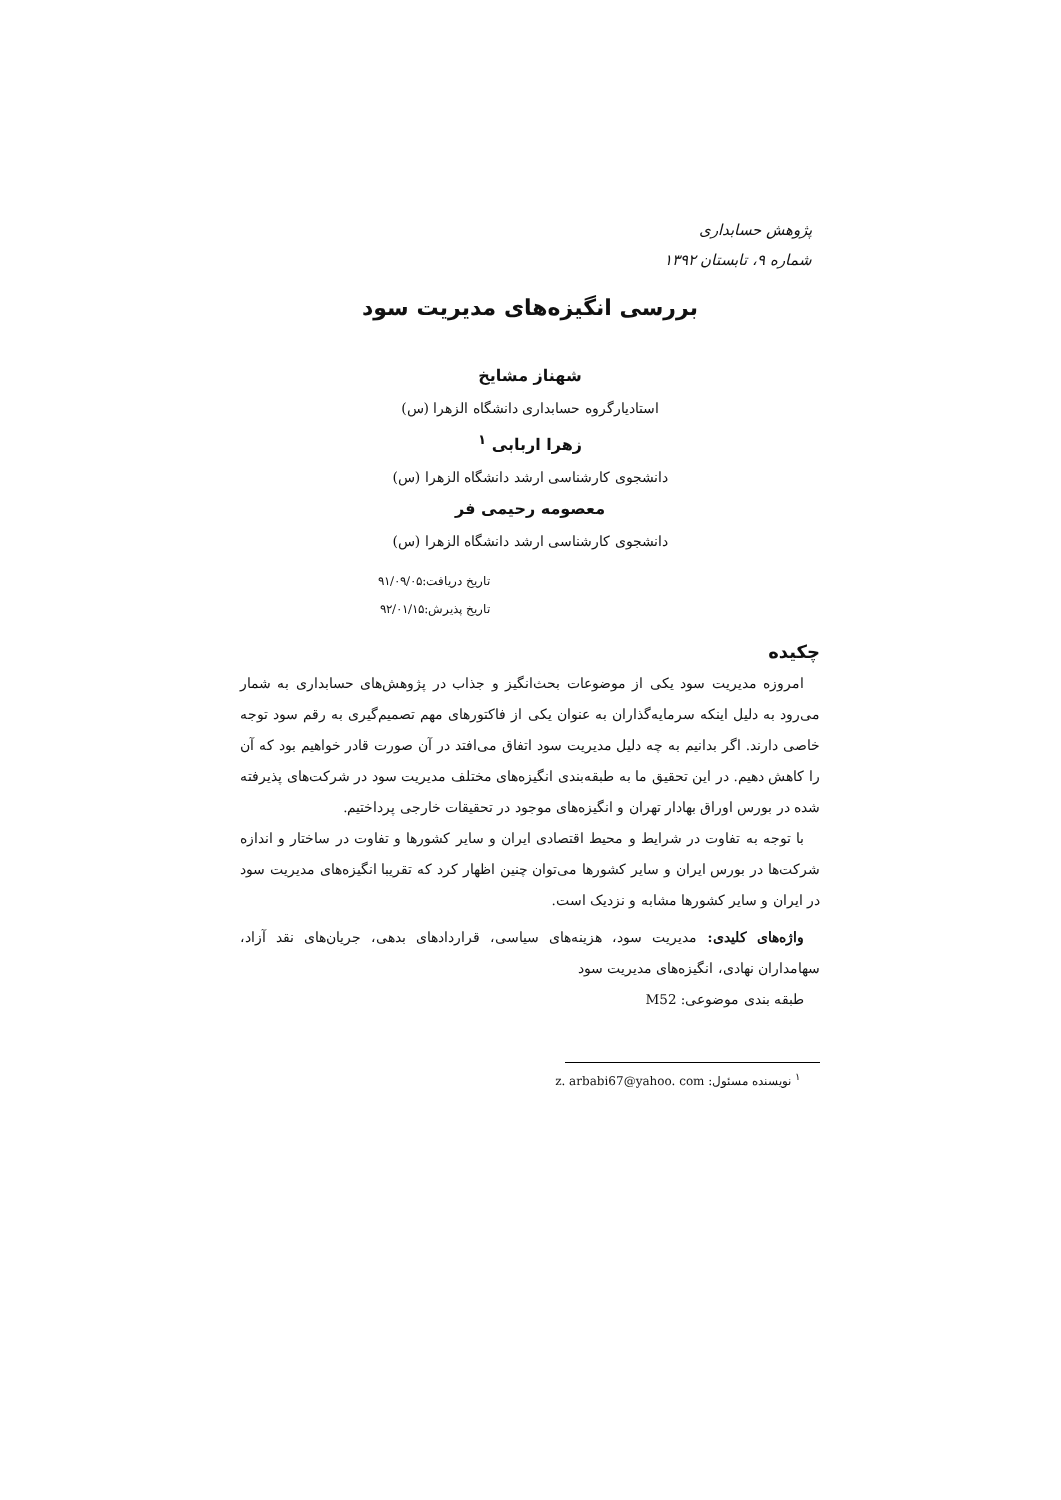پژوهش حسابداری
شماره ۹، تابستان ۱۳۹۲
بررسی انگیزه‌های مدیریت سود
شهناز مشایخ
استادیارگروه حسابداری دانشگاه الزهرا (س)
زهرا اربابی <sup>۱</sup>
دانشجوی کارشناسی ارشد دانشگاه الزهرا (س)
معصومه رحیمی فر
دانشجوی کارشناسی ارشد دانشگاه الزهرا (س)
تاریخ دریافت:۹۱/۰۹/۰۵
تاریخ پذیرش:۹۲/۰۱/۱۵
چکیده
امروزه مدیریت سود یکی از موضوعات بحث‌انگیز و جذاب در پژوهش‌های حسابداری به شمار می‌رود به دلیل اینکه سرمایه‌گذاران به عنوان یکی از فاکتورهای مهم تصمیم‌گیری به رقم سود توجه خاصی دارند. اگر بدانیم به چه دلیل مدیریت سود اتفاق می‌افتد در آن صورت قادر خواهیم بود که آن را کاهش دهیم. در این تحقیق ما به طبقه‌بندی انگیزه‌های مختلف مدیریت سود در شرکت‌های پذیرفته شده در بورس اوراق بهادار تهران و انگیزه‌های موجود در تحقیقات خارجی پرداختیم.
با توجه به تفاوت در شرایط و محیط اقتصادی ایران و سایر کشورها و تفاوت در ساختار و اندازه شرکت‌ها در بورس ایران و سایر کشورها می‌توان چنین اظهار کرد که تقریبا انگیزه‌های مدیریت سود در ایران و سایر کشورها مشابه و نزدیک است.
واژه‌های کلیدی: مدیریت سود، هزینه‌های سیاسی، قراردادهای بدهی، جریان‌های نقد آزاد، سهامداران نهادی، انگیزه‌های مدیریت سود
طبقه بندی موضوعی: M52
<sup>۱</sup> نویسنده مسئول: z. arbabi67@yahoo. com